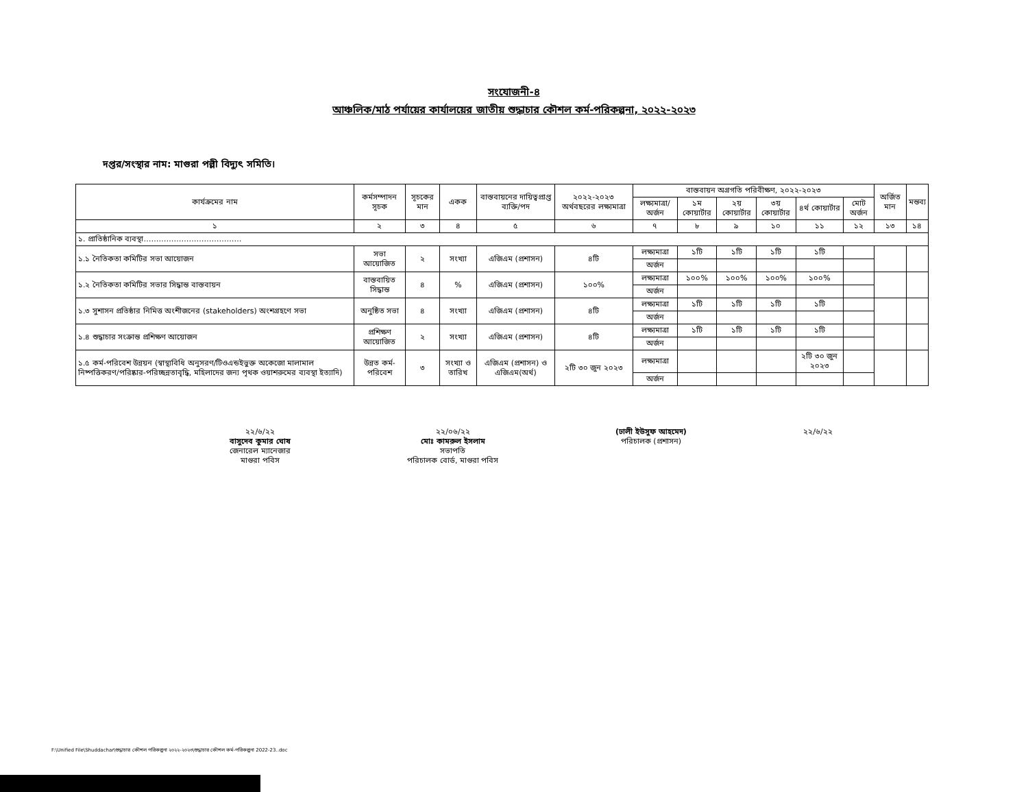সংযোজনী-৪
আঞ্চলিক/মাঠ পর্যায়ের কার্যালয়ের জাতীয় শুদ্ধাচার কৌশল কর্ম-পরিকল্পনা, ২০২২-২০২৩
দপ্তর/সংস্থার নাম: মাগুরা পল্লী বিদ্যুৎ সমিতি।
| কার্যক্রমের নাম | কর্মসম্পাদন সূচক | সূচকের মান | একক | বাস্তবায়নের দায়িত্বপ্রাপ্ত ব্যক্তি/পদ | ২০২২-২০২৩ অর্থবছরের লক্ষ্যমাত্রা | বাস্তবায়ন অগ্রগতি পরিবীক্ষণ, ২০২২-২০২৩ | | | | | | অর্জিত মান | মন্তব্য |
| --- | --- | --- | --- | --- | --- | --- | --- | --- | --- | --- | --- | --- | --- |
| | | | | | | লক্ষ্যমাত্রা/ অর্জন | ১ম কোয়ার্টার | ২য় কোয়ার্টার | ৩য় কোয়ার্টার | ৪র্থ কোয়ার্টার | মোট অর্জন | | |
| ১ | ২ | ৩ | ৪ | ৫ | ৬ | ৭ | ৮ | ৯ | ১০ | ১১ | ১২ | ১৩ | ১৪ |
| ১. প্রাতিষ্ঠানিক ব্যবস্থা………………………………… | | | | | | | | | | | | | |
| ১.১ নৈতিকতা কমিটির সভা আয়োজন | সভা আয়োজিত | ২ | সংখ্যা | এজিএম (প্রশাসন) | ৪টি | লক্ষ্যমাত্রা | ১টি | ১টি | ১টি | ১টি | | | |
| | | | | | | অর্জন | | | | | | | |
| ১.২ নৈতিকতা কমিটির সভার সিদ্ধান্ত বাস্তবায়ন | বাস্তবায়িত সিদ্ধান্ত | ৪ | % | এজিএম (প্রশাসন) | ১০০% | লক্ষ্যমাত্রা | ১০০% | ১০০% | ১০০% | ১০০% | | | |
| | | | | | | অর্জন | | | | | | | |
| ১.৩ সুশাসন প্রতিষ্ঠার নিমিত্ত অংশীজনের (stakeholders) অংশগ্রহণে সভা | অনুষ্ঠিত সভা | ৪ | সংখ্যা | এজিএম (প্রশাসন) | ৪টি | লক্ষ্যমাত্রা | ১টি | ১টি | ১টি | ১টি | | | |
| | | | | | | অর্জন | | | | | | | |
| ১.৪ শুদ্ধাচার সংক্রান্ত প্রশিক্ষণ আয়োজন | প্রশিক্ষণ আয়োজিত | ২ | সংখ্যা | এজিএম (প্রশাসন) | ৪টি | লক্ষ্যমাত্রা | ১টি | ১টি | ১টি | ১টি | | | |
| | | | | | | অর্জন | | | | | | | |
| ১.৫ কর্ম-পরিবেশ উন্নয়ন (স্বাস্থ্যবিধি অনুসরণ/টিওএন্ডইভুক্ত অকেজো মালামাল নিষ্পত্তিকরণ/পরিষ্কার-পরিচ্ছন্নতাবৃদ্ধি, মহিলাদের জন্য পৃথক ওয়াশরুমের ব্যবস্থা ইত্যাদি) | উন্নত কর্ম-পরিবেশ | ৩ | সংখ্যা ও তারিখ | এজিএম (প্রশাসন) ও এজিএম(অর্থ) | ২টি ৩০ জুন ২০২৩ | লক্ষ্যমাত্রা | | | | ২টি ৩০ জুন ২০২৩ | | | |
| | | | | | | অর্জন | | | | | | | |
২২/৬/২২
বাসুদেব কুমার ঘোষ
জেনারেল ম্যানেজার
মাগুরা পবিস
২২/০৬/২২
মোঃ কামরুল ইসলাম
সভাপতি
পরিচালক বোর্ড, মাগুরা পবিস
(ঢালী ইউসুফ আহমেদ)
পরিচালক (প্রশাসন)
২২/৬/২২
F:\Unified File\Shuddachar\শুদ্ধাচার কৌশল পরিকল্পনা ২০২২-২০২৩\শুদ্ধাচার কৌশল কর্ম-পরিকল্পনা 2022-23..doc